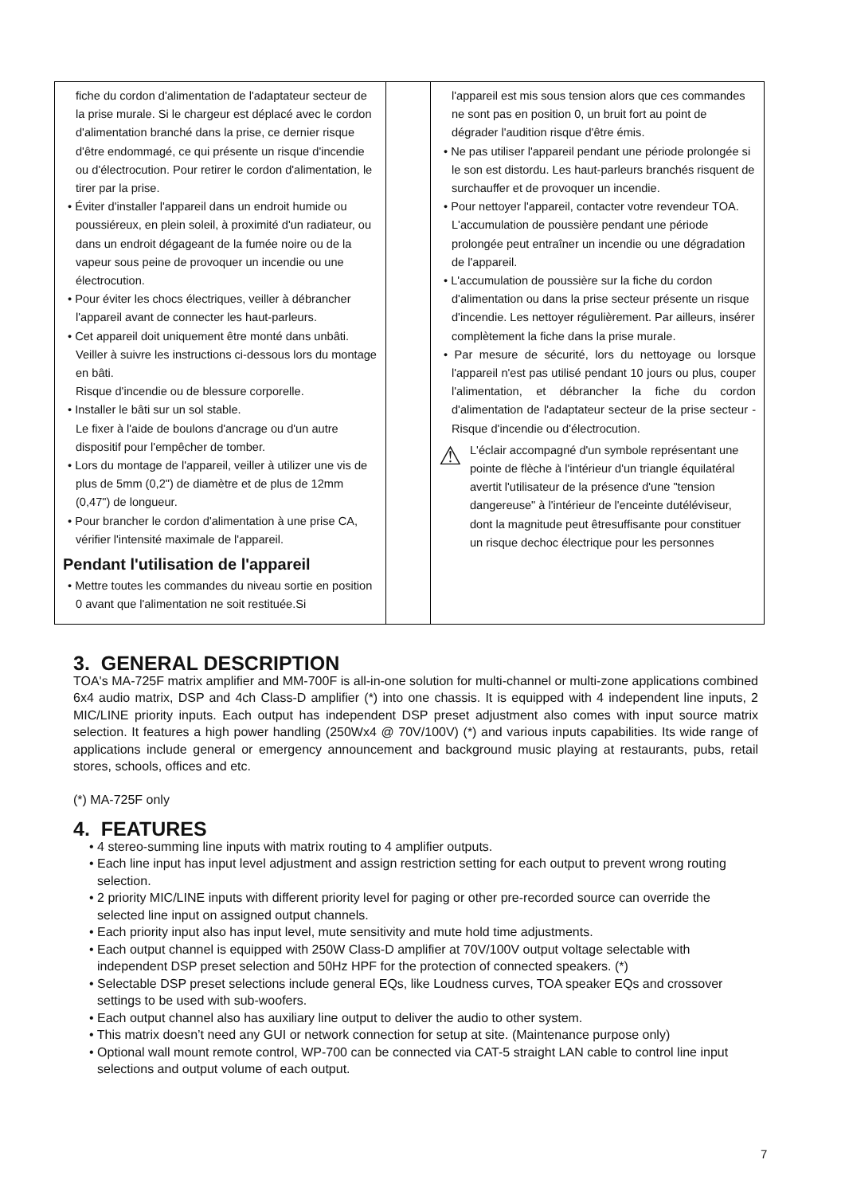| fiche du cordon d'alimentation de l'adaptateur secteur de la prise murale. Si le chargeur est déplacé avec le cordon d'alimentation branché dans la prise, ce dernier risque d'être endommagé, ce qui présente un risque d'incendie ou d'électrocution. Pour retirer le cordon d'alimentation, le tirer par la prise. • Éviter d'installer l'appareil dans un endroit humide ou poussiéreux, en plein soleil, à proximité d'un radiateur, ou dans un endroit dégageant de la fumée noire ou de la vapeur sous peine de provoquer un incendie ou une électrocution. • Pour éviter les chocs électriques, veiller à débrancher l'appareil avant de connecter les haut-parleurs. • Cet appareil doit uniquement être monté dans unbâti. Veiller à suivre les instructions ci-dessous lors du montage en bâti. Risque d'incendie ou de blessure corporelle. • Installer le bâti sur un sol stable. Le fixer à l'aide de boulons d'ancrage ou d'un autre dispositif pour l'empêcher de tomber. • Lors du montage de l'appareil, veiller à utilizer une vis de plus de 5mm (0,2") de diamètre et de plus de 12mm (0,47") de longueur. • Pour brancher le cordon d'alimentation à une prise CA, vérifier l'intensité maximale de l'appareil. Pendant l'utilisation de l'appareil • Mettre toutes les commandes du niveau sortie en position 0 avant que l'alimentation ne soit restituée.Si | | l'appareil est mis sous tension alors que ces commandes ne sont pas en position 0, un bruit fort au point de dégrader l'audition risque d'être émis. • Ne pas utiliser l'appareil pendant une période prolongée si le son est distordu. Les haut-parleurs branchés risquent de surchauffer et de provoquer un incendie. • Pour nettoyer l'appareil, contacter votre revendeur TOA. L'accumulation de poussière pendant une période prolongée peut entraîner un incendie ou une dégradation de l'appareil. • L'accumulation de poussière sur la fiche du cordon d'alimentation ou dans la prise secteur présente un risque d'incendie. Les nettoyer régulièrement. Par ailleurs, insérer complètement la fiche dans la prise murale. • Par mesure de sécurité, lors du nettoyage ou lorsque l'appareil n'est pas utilisé pendant 10 jours ou plus, couper l'alimentation, et débrancher la fiche du cordon d'alimentation de l'adaptateur secteur de la prise secteur - Risque d'incendie ou d'électrocution. ⚠ L'éclair accompagné d'un symbole représentant une pointe de flèche à l'intérieur d'un triangle équilatéral avertit l'utilisateur de la présence d'une "tension dangereuse" à l'intérieur de l'enceinte dutéléviseur, dont la magnitude peut êtresuffisante pour constituer un risque dechoc électrique pour les personnes |
3. GENERAL DESCRIPTION
TOA's MA-725F matrix amplifier and MM-700F is all-in-one solution for multi-channel or multi-zone applications combined 6x4 audio matrix, DSP and 4ch Class-D amplifier (*) into one chassis. It is equipped with 4 independent line inputs, 2 MIC/LINE priority inputs. Each output has independent DSP preset adjustment also comes with input source matrix selection. It features a high power handling (250Wx4 @ 70V/100V) (*) and various inputs capabilities. Its wide range of applications include general or emergency announcement and background music playing at restaurants, pubs, retail stores, schools, offices and etc.
(*) MA-725F only
4. FEATURES
• 4 stereo-summing line inputs with matrix routing to 4 amplifier outputs.
• Each line input has input level adjustment and assign restriction setting for each output to prevent wrong routing selection.
• 2 priority MIC/LINE inputs with different priority level for paging or other pre-recorded source can override the selected line input on assigned output channels.
• Each priority input also has input level, mute sensitivity and mute hold time adjustments.
• Each output channel is equipped with 250W Class-D amplifier at 70V/100V output voltage selectable with independent DSP preset selection and 50Hz HPF for the protection of connected speakers. (*)
• Selectable DSP preset selections include general EQs, like Loudness curves, TOA speaker EQs and crossover settings to be used with sub-woofers.
• Each output channel also has auxiliary line output to deliver the audio to other system.
• This matrix doesn’t need any GUI or network connection for setup at site. (Maintenance purpose only)
• Optional wall mount remote control, WP-700 can be connected via CAT-5 straight LAN cable to control line input selections and output volume of each output.
7